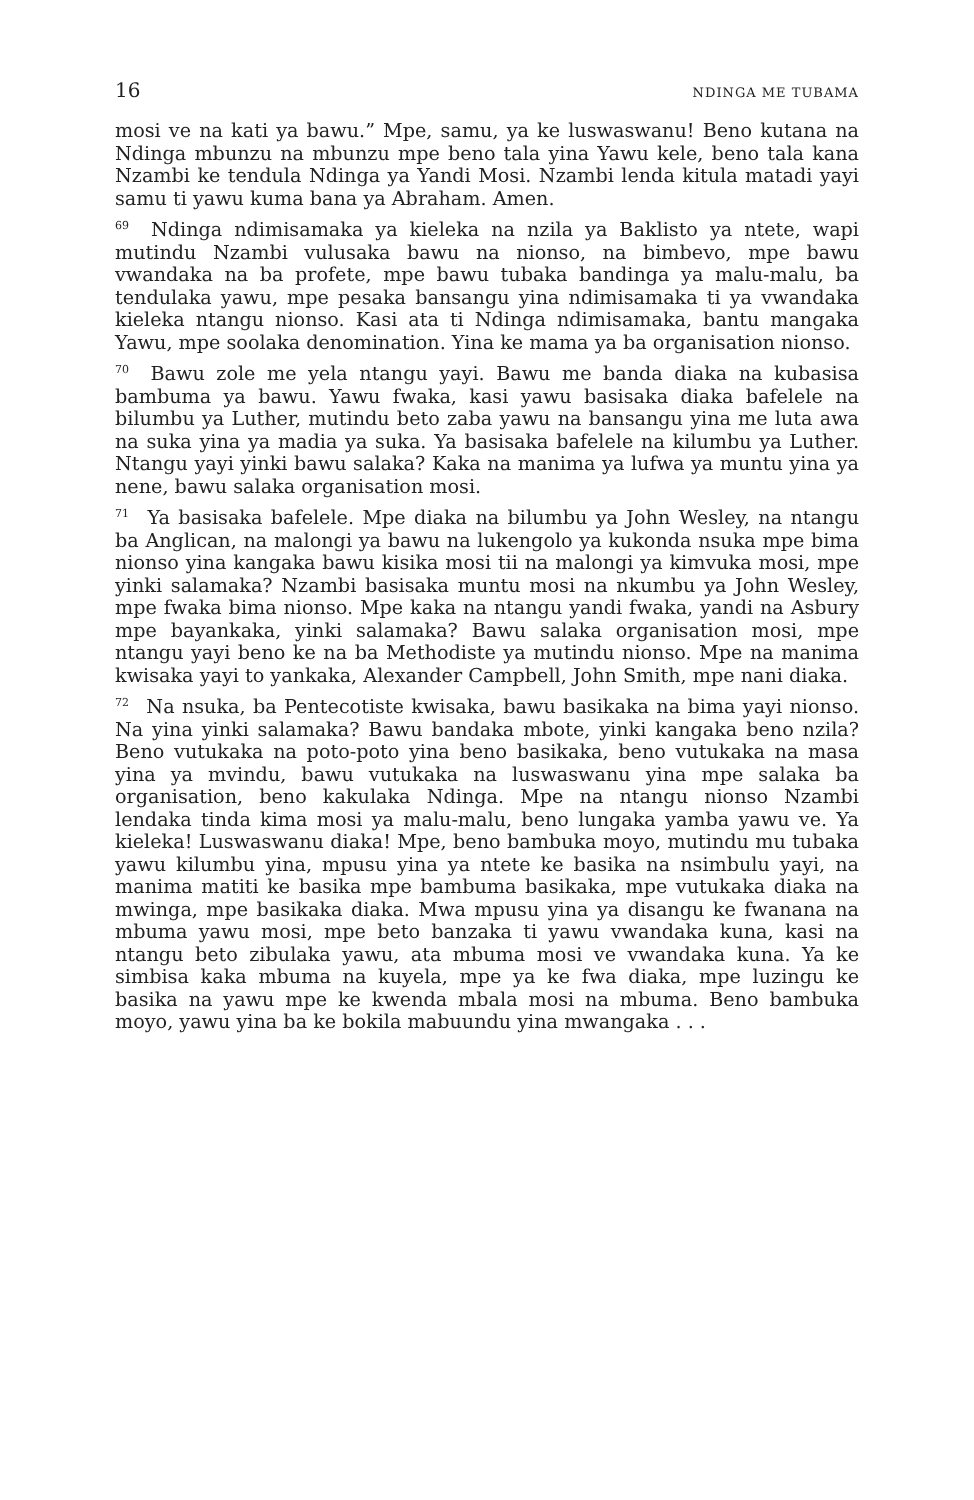16 NDINGA ME TUBAMA
mosi ve na kati ya bawu.” Mpe, samu, ya ke luswaswanu! Beno kutana na Ndinga mbunzu na mbunzu mpe beno tala yina Yawu kele, beno tala kana Nzambi ke tendula Ndinga ya Yandi Mosi. Nzambi lenda kitula matadi yayi samu ti yawu kuma bana ya Abraham. Amen.
<sup>69</sup> Ndinga ndimisamaka ya kieleka na nzila ya Baklisto ya ntete, wapi mutindu Nzambi vulusaka bawu na nionso, na bimbevo, mpe bawu vwandaka na ba profete, mpe bawu tubaka bandinga ya malu-malu, ba tendulaka yawu, mpe pesaka bansangu yina ndimisamaka ti ya vwandaka kieleka ntangu nionso. Kasi ata ti Ndinga ndimisamaka, bantu mangaka Yawu, mpe soolaka denomination. Yina ke mama ya ba organisation nionso.
<sup>70</sup> Bawu zole me yela ntangu yayi. Bawu me banda diaka na kubasisa bambuma ya bawu. Yawu fwaka, kasi yawu basisaka diaka bafelele na bilumbu ya Luther, mutindu beto zaba yawu na bansangu yina me luta awa na suka yina ya madia ya suka. Ya basisaka bafelele na kilumbu ya Luther. Ntangu yayi yinki bawu salaka? Kaka na manima ya lufwa ya muntu yina ya nene, bawu salaka organisation mosi.
<sup>71</sup> Ya basisaka bafelele. Mpe diaka na bilumbu ya John Wesley, na ntangu ba Anglican, na malongi ya bawu na lukengolo ya kukonda nsuka mpe bima nionso yina kangaka bawu kisika mosi tii na malongi ya kimvuka mosi, mpe yinki salamaka? Nzambi basisaka muntu mosi na nkumbu ya John Wesley, mpe fwaka bima nionso. Mpe kaka na ntangu yandi fwaka, yandi na Asbury mpe bayankaka, yinki salamaka? Bawu salaka organisation mosi, mpe ntangu yayi beno ke na ba Methodiste ya mutindu nionso. Mpe na manima kwisaka yayi to yankaka, Alexander Campbell, John Smith, mpe nani diaka.
<sup>72</sup> Na nsuka, ba Pentecotiste kwisaka, bawu basikaka na bima yayi nionso. Na yina yinki salamaka? Bawu bandaka mbote, yinki kangaka beno nzila? Beno vutukaka na poto-poto yina beno basikaka, beno vutukaka na masa yina ya mvindu, bawu vutukaka na luswaswanu yina mpe salaka ba organisation, beno kakulaka Ndinga. Mpe na ntangu nionso Nzambi lendaka tinda kima mosi ya malu-malu, beno lungaka yamba yawu ve. Ya kieleka! Luswaswanu diaka! Mpe, beno bambuka moyo, mutindu mu tubaka yawu kilumbu yina, mpusu yina ya ntete ke basika na nsimbulu yayi, na manima matiti ke basika mpe bambuma basikaka, mpe vutukaka diaka na mwinga, mpe basikaka diaka. Mwa mpusu yina ya disangu ke fwanana na mbuma yawu mosi, mpe beto banzaka ti yawu vwandaka kuna, kasi na ntangu beto zibulaka yawu, ata mbuma mosi ve vwandaka kuna. Ya ke simbisa kaka mbuma na kuyela, mpe ya ke fwa diaka, mpe luzingu ke basika na yawu mpe ke kwenda mbala mosi na mbuma. Beno bambuka moyo, yawu yina ba ke bokila mabuundu yina mwangaka . . .